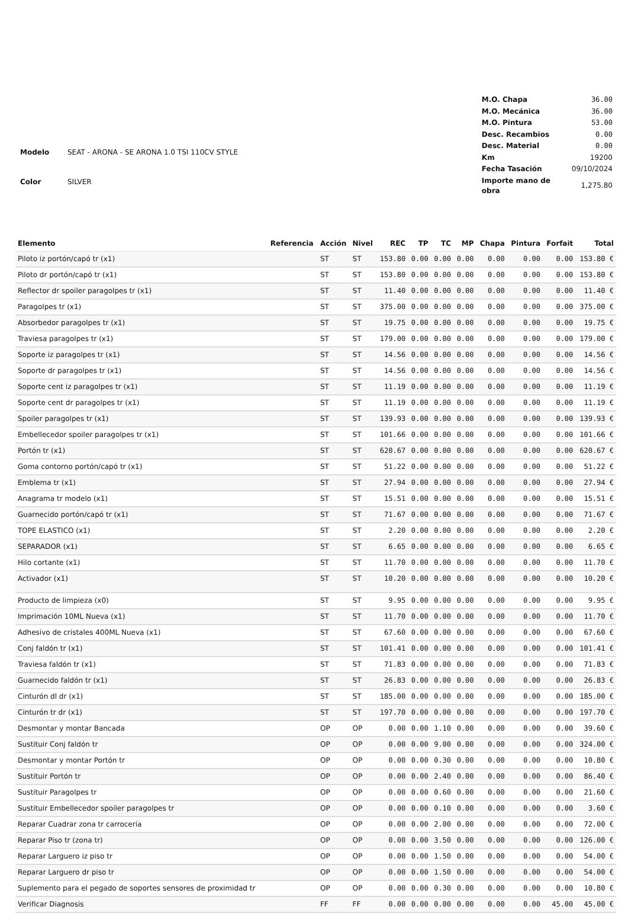| Modelo | SEAT - ARONA - SE ARONA 1.0 TSI 110CV STYLE |
| Color | SILVER |
| M.O. Chapa | 36.00 |
| M.O. Mecánica | 36.00 |
| M.O. Pintura | 53.00 |
| Desc. Recambios | 0.00 |
| Desc. Material | 0.00 |
| Km | 19200 |
| Fecha Tasación | 09/10/2024 |
| Importe mano de obra | 1,275.80 |
| Elemento | Referencia | Acción | Nivel | REC | TP | TC | MP | Chapa | Pintura | Forfait | Total |
| --- | --- | --- | --- | --- | --- | --- | --- | --- | --- | --- | --- |
| Piloto iz portón/capó tr (x1) | | ST | ST | 153.80 | 0.00 | 0.00 | 0.00 | 0.00 | 0.00 | 0.00 | 153.80 € |
| Piloto dr portón/capó tr (x1) | | ST | ST | 153.80 | 0.00 | 0.00 | 0.00 | 0.00 | 0.00 | 0.00 | 153.80 € |
| Reflector dr spoiler paragolpes tr (x1) | | ST | ST | 11.40 | 0.00 | 0.00 | 0.00 | 0.00 | 0.00 | 0.00 | 11.40 € |
| Paragolpes tr (x1) | | ST | ST | 375.00 | 0.00 | 0.00 | 0.00 | 0.00 | 0.00 | 0.00 | 375.00 € |
| Absorbedor paragolpes tr (x1) | | ST | ST | 19.75 | 0.00 | 0.00 | 0.00 | 0.00 | 0.00 | 0.00 | 19.75 € |
| Traviesa paragolpes tr (x1) | | ST | ST | 179.00 | 0.00 | 0.00 | 0.00 | 0.00 | 0.00 | 0.00 | 179.00 € |
| Soporte iz paragolpes tr (x1) | | ST | ST | 14.56 | 0.00 | 0.00 | 0.00 | 0.00 | 0.00 | 0.00 | 14.56 € |
| Soporte dr paragolpes tr (x1) | | ST | ST | 14.56 | 0.00 | 0.00 | 0.00 | 0.00 | 0.00 | 0.00 | 14.56 € |
| Soporte cent iz paragolpes tr (x1) | | ST | ST | 11.19 | 0.00 | 0.00 | 0.00 | 0.00 | 0.00 | 0.00 | 11.19 € |
| Soporte cent dr paragolpes tr (x1) | | ST | ST | 11.19 | 0.00 | 0.00 | 0.00 | 0.00 | 0.00 | 0.00 | 11.19 € |
| Spoiler paragolpes tr (x1) | | ST | ST | 139.93 | 0.00 | 0.00 | 0.00 | 0.00 | 0.00 | 0.00 | 139.93 € |
| Embellecedor spoiler paragolpes tr (x1) | | ST | ST | 101.66 | 0.00 | 0.00 | 0.00 | 0.00 | 0.00 | 0.00 | 101.66 € |
| Portón tr (x1) | | ST | ST | 620.67 | 0.00 | 0.00 | 0.00 | 0.00 | 0.00 | 0.00 | 620.67 € |
| Goma contorno portón/capó tr (x1) | | ST | ST | 51.22 | 0.00 | 0.00 | 0.00 | 0.00 | 0.00 | 0.00 | 51.22 € |
| Emblema tr (x1) | | ST | ST | 27.94 | 0.00 | 0.00 | 0.00 | 0.00 | 0.00 | 0.00 | 27.94 € |
| Anagrama tr modelo (x1) | | ST | ST | 15.51 | 0.00 | 0.00 | 0.00 | 0.00 | 0.00 | 0.00 | 15.51 € |
| Guarnecido portón/capó tr (x1) | | ST | ST | 71.67 | 0.00 | 0.00 | 0.00 | 0.00 | 0.00 | 0.00 | 71.67 € |
| TOPE ELASTICO (x1) | | ST | ST | 2.20 | 0.00 | 0.00 | 0.00 | 0.00 | 0.00 | 0.00 | 2.20 € |
| SEPARADOR (x1) | | ST | ST | 6.65 | 0.00 | 0.00 | 0.00 | 0.00 | 0.00 | 0.00 | 6.65 € |
| Hilo cortante (x1) | | ST | ST | 11.70 | 0.00 | 0.00 | 0.00 | 0.00 | 0.00 | 0.00 | 11.70 € |
| Activador (x1) | | ST | ST | 10.20 | 0.00 | 0.00 | 0.00 | 0.00 | 0.00 | 0.00 | 10.20 € |
| Producto de limpieza (x0) | | ST | ST | 9.95 | 0.00 | 0.00 | 0.00 | 0.00 | 0.00 | 0.00 | 9.95 € |
| Imprimación 10ML Nueva (x1) | | ST | ST | 11.70 | 0.00 | 0.00 | 0.00 | 0.00 | 0.00 | 0.00 | 11.70 € |
| Adhesivo de cristales 400ML Nueva (x1) | | ST | ST | 67.60 | 0.00 | 0.00 | 0.00 | 0.00 | 0.00 | 0.00 | 67.60 € |
| Conj faldón tr (x1) | | ST | ST | 101.41 | 0.00 | 0.00 | 0.00 | 0.00 | 0.00 | 0.00 | 101.41 € |
| Traviesa faldón tr (x1) | | ST | ST | 71.83 | 0.00 | 0.00 | 0.00 | 0.00 | 0.00 | 0.00 | 71.83 € |
| Guarnecido faldón tr (x1) | | ST | ST | 26.83 | 0.00 | 0.00 | 0.00 | 0.00 | 0.00 | 0.00 | 26.83 € |
| Cinturón dl dr (x1) | | ST | ST | 185.00 | 0.00 | 0.00 | 0.00 | 0.00 | 0.00 | 0.00 | 185.00 € |
| Cinturón tr dr (x1) | | ST | ST | 197.70 | 0.00 | 0.00 | 0.00 | 0.00 | 0.00 | 0.00 | 197.70 € |
| Desmontar y montar Bancada | | OP | OP | 0.00 | 0.00 | 1.10 | 0.00 | 0.00 | 0.00 | 0.00 | 39.60 € |
| Sustituir Conj faldón tr | | OP | OP | 0.00 | 0.00 | 9.00 | 0.00 | 0.00 | 0.00 | 0.00 | 324.00 € |
| Desmontar y montar Portón tr | | OP | OP | 0.00 | 0.00 | 0.30 | 0.00 | 0.00 | 0.00 | 0.00 | 10.80 € |
| Sustituir Portón tr | | OP | OP | 0.00 | 0.00 | 2.40 | 0.00 | 0.00 | 0.00 | 0.00 | 86.40 € |
| Sustituir Paragolpes tr | | OP | OP | 0.00 | 0.00 | 0.60 | 0.00 | 0.00 | 0.00 | 0.00 | 21.60 € |
| Sustituir Embellecedor spoiler paragolpes tr | | OP | OP | 0.00 | 0.00 | 0.10 | 0.00 | 0.00 | 0.00 | 0.00 | 3.60 € |
| Reparar Cuadrar zona tr carrocería | | OP | OP | 0.00 | 0.00 | 2.00 | 0.00 | 0.00 | 0.00 | 0.00 | 72.00 € |
| Reparar Piso tr (zona tr) | | OP | OP | 0.00 | 0.00 | 3.50 | 0.00 | 0.00 | 0.00 | 0.00 | 126.00 € |
| Reparar Larguero iz piso tr | | OP | OP | 0.00 | 0.00 | 1.50 | 0.00 | 0.00 | 0.00 | 0.00 | 54.00 € |
| Reparar Larguero dr piso tr | | OP | OP | 0.00 | 0.00 | 1.50 | 0.00 | 0.00 | 0.00 | 0.00 | 54.00 € |
| Suplemento para el pegado de soportes sensores de proximidad tr | | OP | OP | 0.00 | 0.00 | 0.30 | 0.00 | 0.00 | 0.00 | 0.00 | 10.80 € |
| Verificar Diagnosis | | FF | FF | 0.00 | 0.00 | 0.00 | 0.00 | 0.00 | 0.00 | 45.00 | 45.00 € |